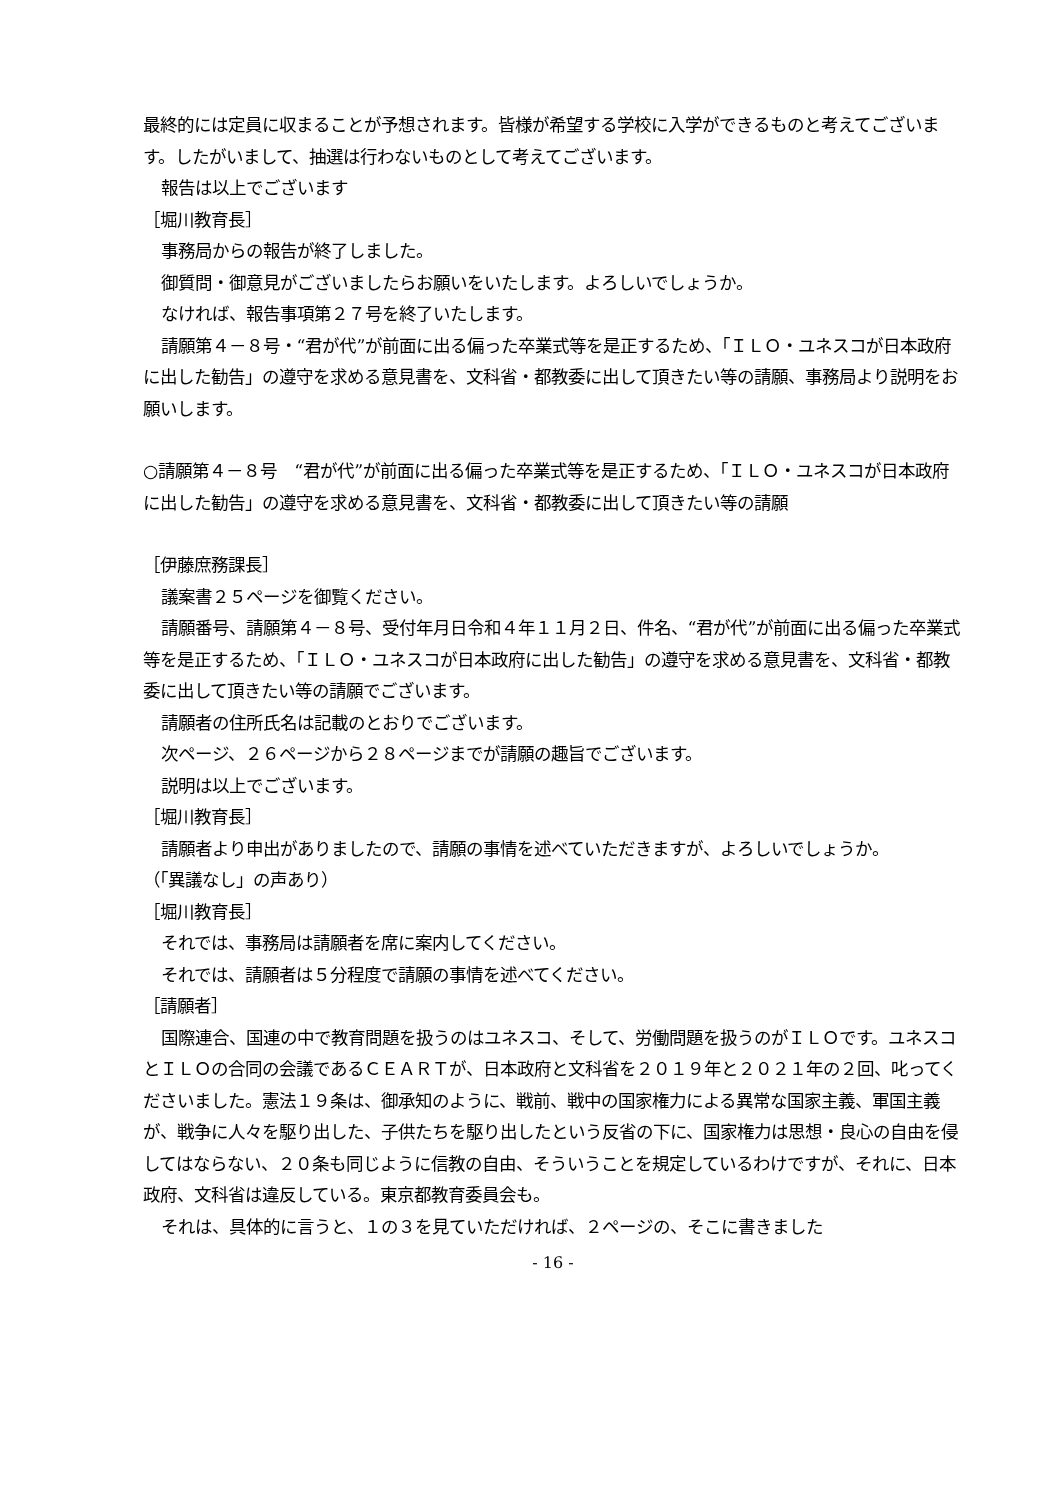最終的には定員に収まることが予想されます。皆様が希望する学校に入学ができるものと考えてございます。したがいまして、抽選は行わないものとして考えてございます。
報告は以上でございます
［堀川教育長］
事務局からの報告が終了しました。
御質問・御意見がございましたらお願いをいたします。よろしいでしょうか。
なければ、報告事項第２７号を終了いたします。
請願第４－８号・“君が代”が前面に出る偏った卒業式等を是正するため、「ＩＬＯ・ユネスコが日本政府に出した勧告」の遵守を求める意見書を、文科省・都教委に出して頂きたい等の請願、事務局より説明をお願いします。
○請願第４－８号　“君が代”が前面に出る偏った卒業式等を是正するため、「ＩＬＯ・ユネスコが日本政府に出した勧告」の遵守を求める意見書を、文科省・都教委に出して頂きたい等の請願
［伊藤庶務課長］
議案書２５ページを御覧ください。
請願番号、請願第４－８号、受付年月日令和４年１１月２日、件名、“君が代”が前面に出る偏った卒業式等を是正するため、「ＩＬＯ・ユネスコが日本政府に出した勧告」の遵守を求める意見書を、文科省・都教委に出して頂きたい等の請願でございます。
請願者の住所氏名は記載のとおりでございます。
次ページ、２６ページから２８ページまでが請願の趣旨でございます。
説明は以上でございます。
［堀川教育長］
請願者より申出がありましたので、請願の事情を述べていただきますが、よろしいでしょうか。
（「異議なし」の声あり）
［堀川教育長］
それでは、事務局は請願者を席に案内してください。
それでは、請願者は５分程度で請願の事情を述べてください。
［請願者］
国際連合、国連の中で教育問題を扱うのはユネスコ、そして、労働問題を扱うのがＩＬＯです。ユネスコとＩＬＯの合同の会議であるＣＥＡＲＴが、日本政府と文科省を２０１９年と２０２１年の２回、叱ってくださいました。憲法１９条は、御承知のように、戦前、戦中の国家権力による異常な国家主義、軍国主義が、戦争に人々を駆り出した、子供たちを駆り出したという反省の下に、国家権力は思想・良心の自由を侵してはならない、２０条も同じように信教の自由、そういうことを規定しているわけですが、それに、日本政府、文科省は違反している。東京都教育委員会も。
それは、具体的に言うと、１の３を見ていただければ、２ページの、そこに書きました
- 16 -